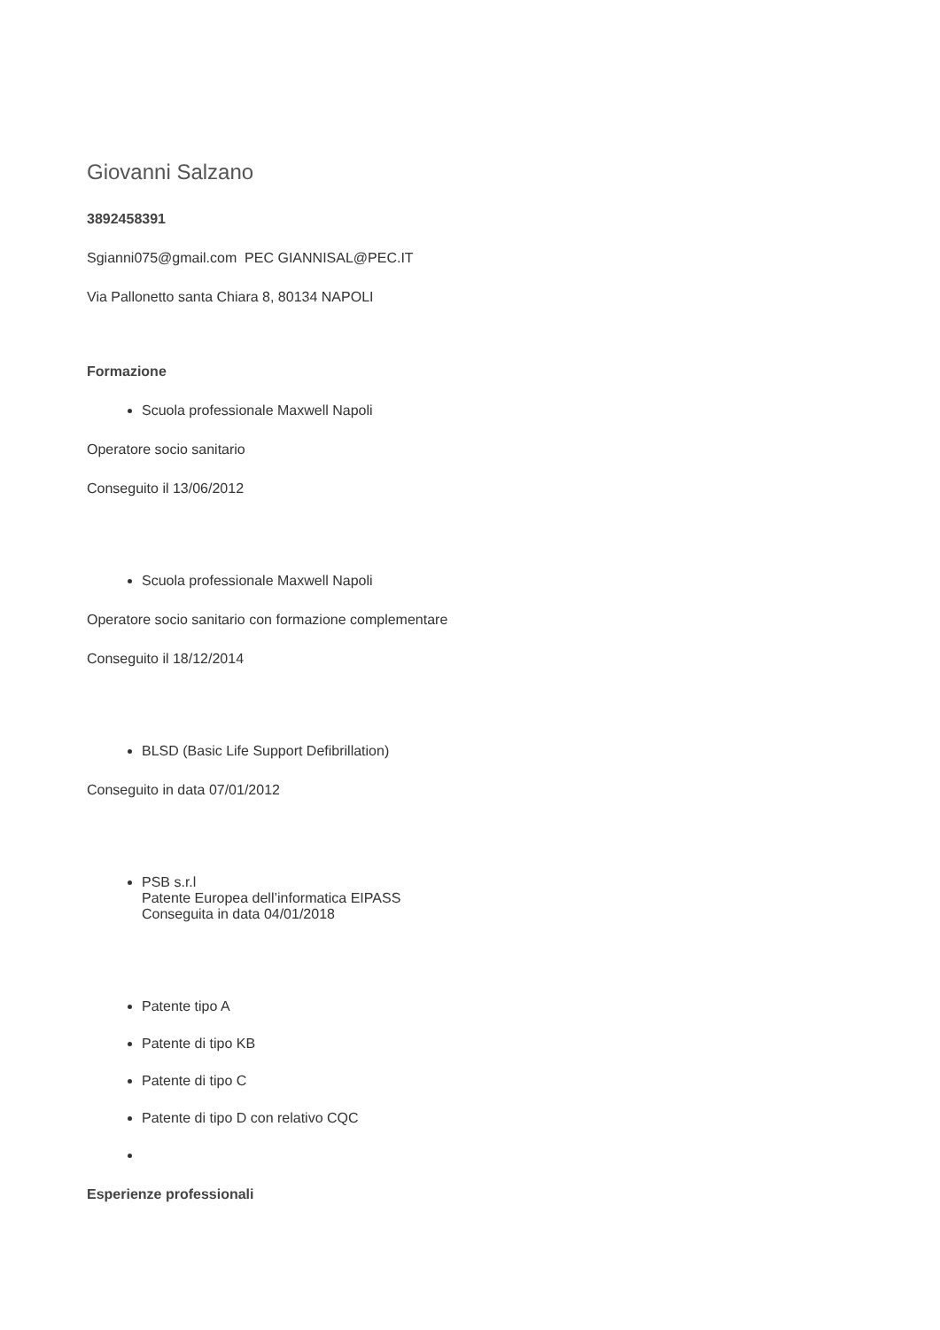Giovanni Salzano
3892458391
Sgianni075@gmail.com PEC GIANNISAL@PEC.IT
Via Pallonetto santa Chiara 8, 80134 NAPOLI
Formazione
Scuola professionale Maxwell Napoli
Operatore socio sanitario
Conseguito il 13/06/2012
Scuola professionale Maxwell Napoli
Operatore socio sanitario con formazione complementare
Conseguito il 18/12/2014
BLSD (Basic Life Support Defibrillation)
Conseguito in data 07/01/2012
PSB s.r.l
Patente Europea dell’informatica EIPASS
Conseguita in data 04/01/2018
Patente tipo A
Patente di tipo KB
Patente di tipo C
Patente di tipo D con relativo CQC
Esperienze professionali